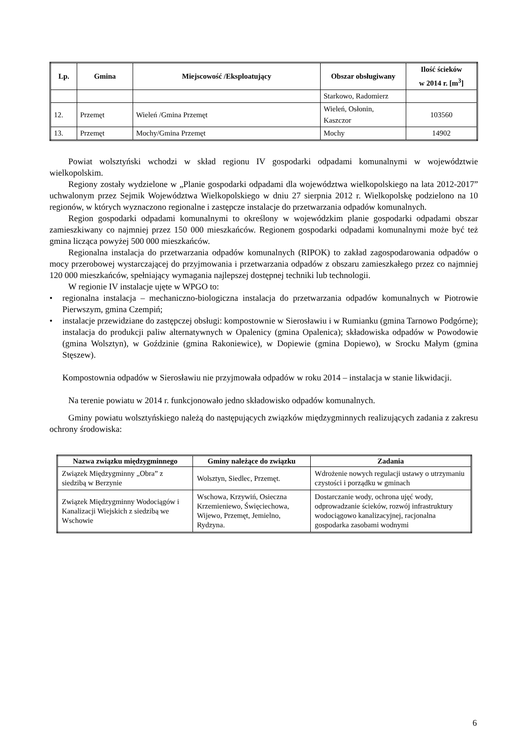| Lp. | Gmina | Miejscowość /Eksploatujący | Obszar obsługiwany | Ilość ścieków w 2014 r. [m<sup>3</sup>] |
| --- | --- | --- | --- | --- |
| | | | Starkowo, Radomierz | |
| 12. | Przemęt | Wieleń /Gmina Przemęt | Wieleń, Osłonin, Kaszczor | 103560 |
| 13. | Przemęt | Mochy/Gmina Przemęt | Mochy | 14902 |
Powiat wolsztyński wchodzi w skład regionu IV gospodarki odpadami komunalnymi w województwie wielkopolskim.
Regiony zostały wydzielone w „Planie gospodarki odpadami dla województwa wielkopolskiego na lata 2012-2017” uchwalonym przez Sejmik Województwa Wielkopolskiego w dniu 27 sierpnia 2012 r. Wielkopolskę podzielono na 10 regionów, w których wyznaczono regionalne i zastępcze instalacje do przetwarzania odpadów komunalnych.
Region gospodarki odpadami komunalnymi to określony w wojewódzkim planie gospodarki odpadami obszar zamieszkiwany co najmniej przez 150 000 mieszkańców. Regionem gospodarki odpadami komunalnymi może być też gmina licząca powyżej 500 000 mieszkańców.
Regionalna instalacja do przetwarzania odpadów komunalnych (RIPOK) to zakład zagospodarowania odpadów o mocy przerobowej wystarczającej do przyjmowania i przetwarzania odpadów z obszaru zamieszkałego przez co najmniej 120 000 mieszkańców, spełniający wymagania najlepszej dostępnej techniki lub technologii.
W regionie IV instalacje ujęte w WPGO to:
• regionalna instalacja – mechaniczno-biologiczna instalacja do przetwarzania odpadów komunalnych w Piotrowie Pierwszym, gmina Czempiń;
• instalacje przewidziane do zastępczej obsługi: kompostownie w Sierosławiu i w Rumianku (gmina Tarnowo Podgórne); instalacja do produkcji paliw alternatywnych w Opalenicy (gmina Opalenica); składowiska odpadów w Powodowie (gmina Wolsztyn), w Goździnie (gmina Rakoniewice), w Dopiewie (gmina Dopiewo), w Srocku Małym (gmina Stęszew).
Kompostownia odpadów w Sierosławiu nie przyjmowała odpadów w roku 2014 – instalacja w stanie likwidacji.
Na terenie powiatu w 2014 r. funkcjonowało jedno składowisko odpadów komunalnych.
Gminy powiatu wolsztyńskiego należą do następujących związków międzygminnych realizujących zadania z zakresu ochrony środowiska:
| Nazwa związku międzygminnego | Gminy należące do związku | Zadania |
| --- | --- | --- |
| Związek Międzygminny „Obra” z siedzibą w Berzynie | Wolsztyn, Siedlec, Przemęt. | Wdrożenie nowych regulacji ustawy o utrzymaniu czystości i porządku w gminach |
| Związek Międzygminny Wodociągów i Kanalizacji Wiejskich z siedzibą we Wschowie | Wschowa, Krzywiń, Osieczna Krzemieniewo, Święciechowa, Wijewo, Przemęt, Jemielno, Rydzyna. | Dostarczanie wody, ochrona ujęć wody, odprowadzanie ścieków, rozwój infrastruktury wodociągowo kanalizacyjnej, racjonalna gospodarka zasobami wodnymi |
6